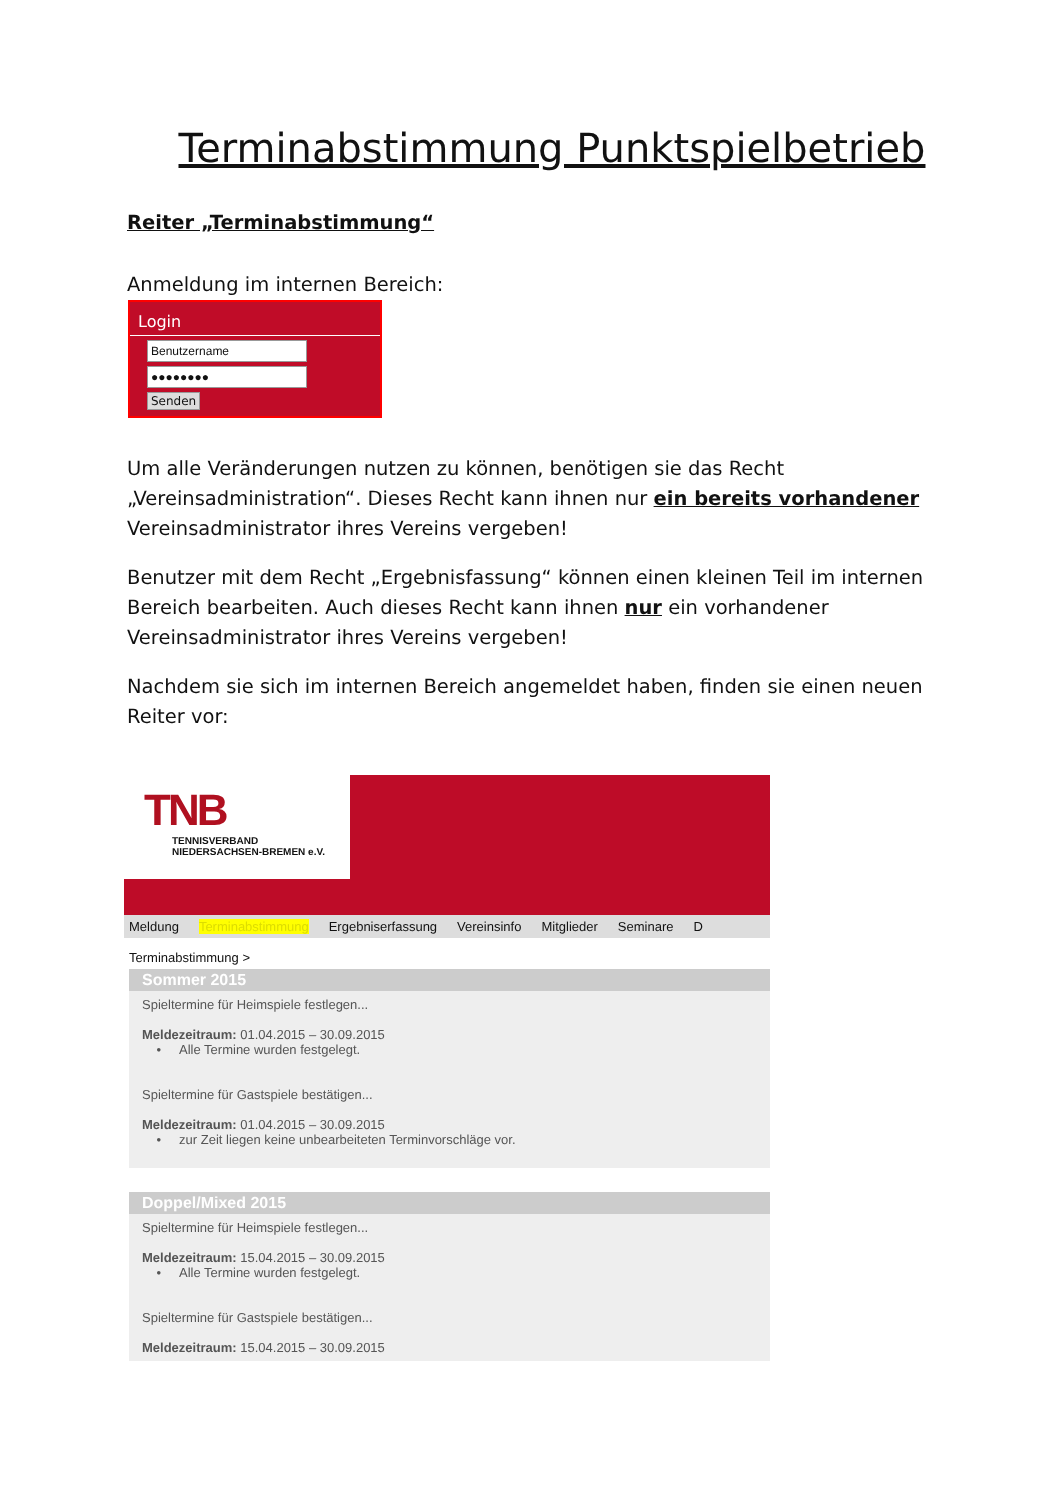Terminabstimmung Punktspielbetrieb
Reiter „Terminabstimmung“
Anmeldung im internen Bereich:
Login
Benutzername
●●●●●●●●
Senden
Um alle Veränderungen nutzen zu können, benötigen sie das Recht „Vereinsadministration“. Dieses Recht kann ihnen nur ein bereits vorhandener Vereinsadministrator ihres Vereins vergeben!
Benutzer mit dem Recht „Ergebnisfassung“ können einen kleinen Teil im internen Bereich bearbeiten. Auch dieses Recht kann ihnen nur ein vorhandener Vereinsadministrator ihres Vereins vergeben!
Nachdem sie sich im internen Bereich angemeldet haben, finden sie einen neuen Reiter vor:
TNB
TENNISVERBAND
NIEDERSACHSEN-BREMEN e.V.
Meldung Terminabstimmung Ergebniserfassung Vereinsinfo Mitglieder Seminare D
Terminabstimmung >
Sommer 2015
Spieltermine für Heimspiele festlegen...
Meldezeitraum: 01.04.2015 – 30.09.2015
• Alle Termine wurden festgelegt.
Spieltermine für Gastspiele bestätigen...
Meldezeitraum: 01.04.2015 – 30.09.2015
• zur Zeit liegen keine unbearbeiteten Terminvorschläge vor.
Doppel/Mixed 2015
Spieltermine für Heimspiele festlegen...
Meldezeitraum: 15.04.2015 – 30.09.2015
• Alle Termine wurden festgelegt.
Spieltermine für Gastspiele bestätigen...
Meldezeitraum: 15.04.2015 – 30.09.2015